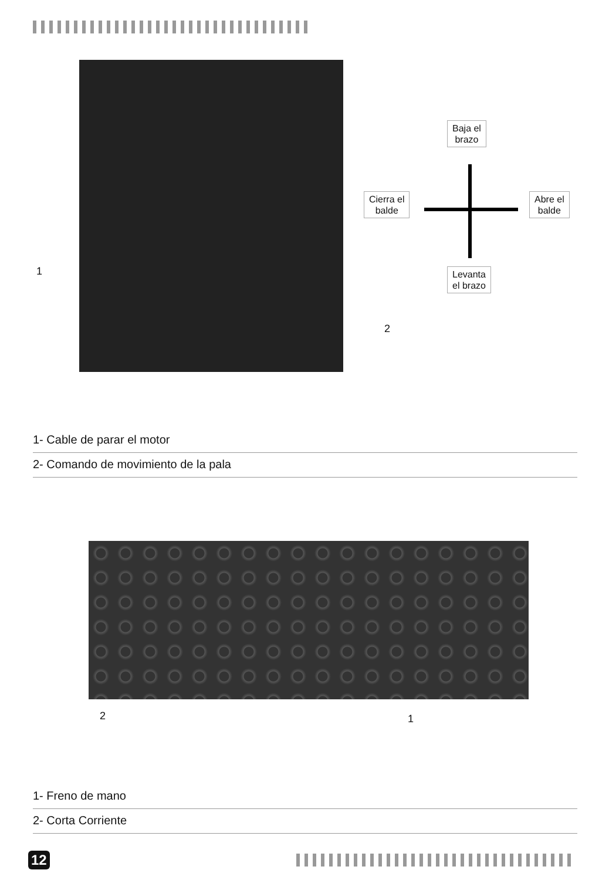Baja el
brazo
Cierra el
balde
Abre el
balde
Levanta
el brazo
1
2
1- Cable de parar el motor
2- Comando de movimiento de la pala
2 1
1- Freno de mano
2- Corta Corriente
12